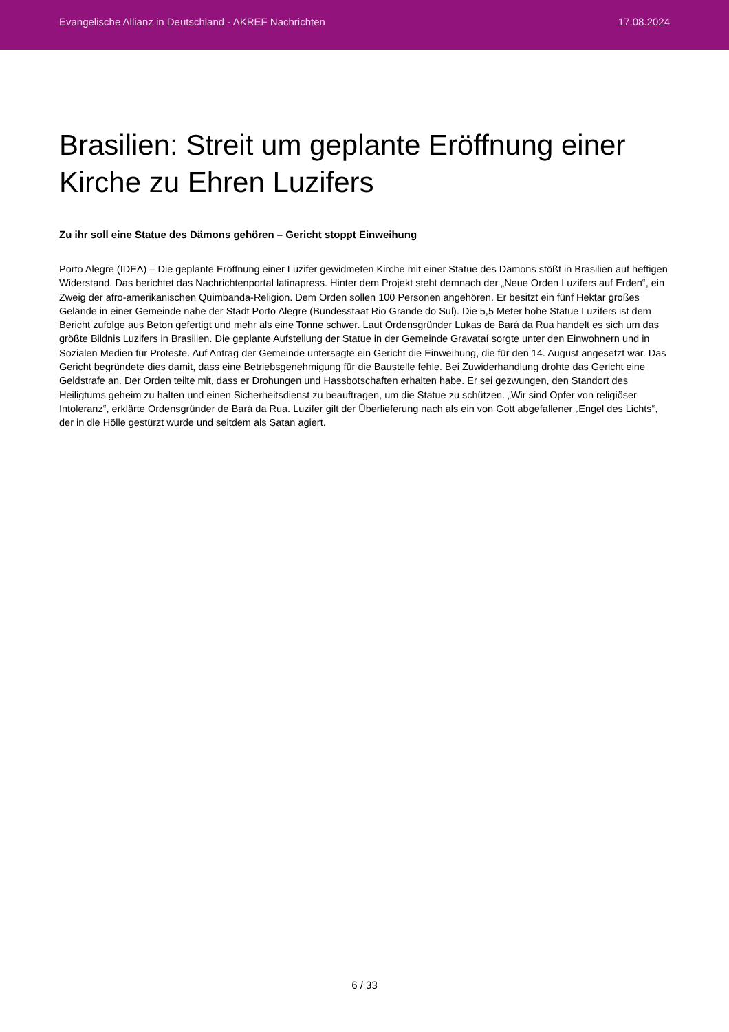Evangelische Allianz in Deutschland - AKREF Nachrichten 17.08.2024
Brasilien: Streit um geplante Eröffnung einer Kirche zu Ehren Luzifers
Zu ihr soll eine Statue des Dämons gehören – Gericht stoppt Einweihung
Porto Alegre (IDEA) – Die geplante Eröffnung einer Luzifer gewidmeten Kirche mit einer Statue des Dämons stößt in Brasilien auf heftigen Widerstand. Das berichtet das Nachrichtenportal latinapress. Hinter dem Projekt steht demnach der „Neue Orden Luzifers auf Erden“, ein Zweig der afro-amerikanischen Quimbanda-Religion. Dem Orden sollen 100 Personen angehören. Er besitzt ein fünf Hektar großes Gelände in einer Gemeinde nahe der Stadt Porto Alegre (Bundesstaat Rio Grande do Sul). Die 5,5 Meter hohe Statue Luzifers ist dem Bericht zufolge aus Beton gefertigt und mehr als eine Tonne schwer. Laut Ordensgründer Lukas de Bará da Rua handelt es sich um das größte Bildnis Luzifers in Brasilien. Die geplante Aufstellung der Statue in der Gemeinde Gravataí sorgte unter den Einwohnern und in Sozialen Medien für Proteste. Auf Antrag der Gemeinde untersagte ein Gericht die Einweihung, die für den 14. August angesetzt war. Das Gericht begründete dies damit, dass eine Betriebsgenehmigung für die Baustelle fehle. Bei Zuwiderhandlung drohte das Gericht eine Geldstrafe an. Der Orden teilte mit, dass er Drohungen und Hassbotschaften erhalten habe. Er sei gezwungen, den Standort des Heiligtums geheim zu halten und einen Sicherheitsdienst zu beauftragen, um die Statue zu schützen. „Wir sind Opfer von religiöser Intoleranz“, erklärte Ordensgründer de Bará da Rua. Luzifer gilt der Überlieferung nach als ein von Gott abgefallener „Engel des Lichts“, der in die Hölle gestürzt wurde und seitdem als Satan agiert.
6 / 33